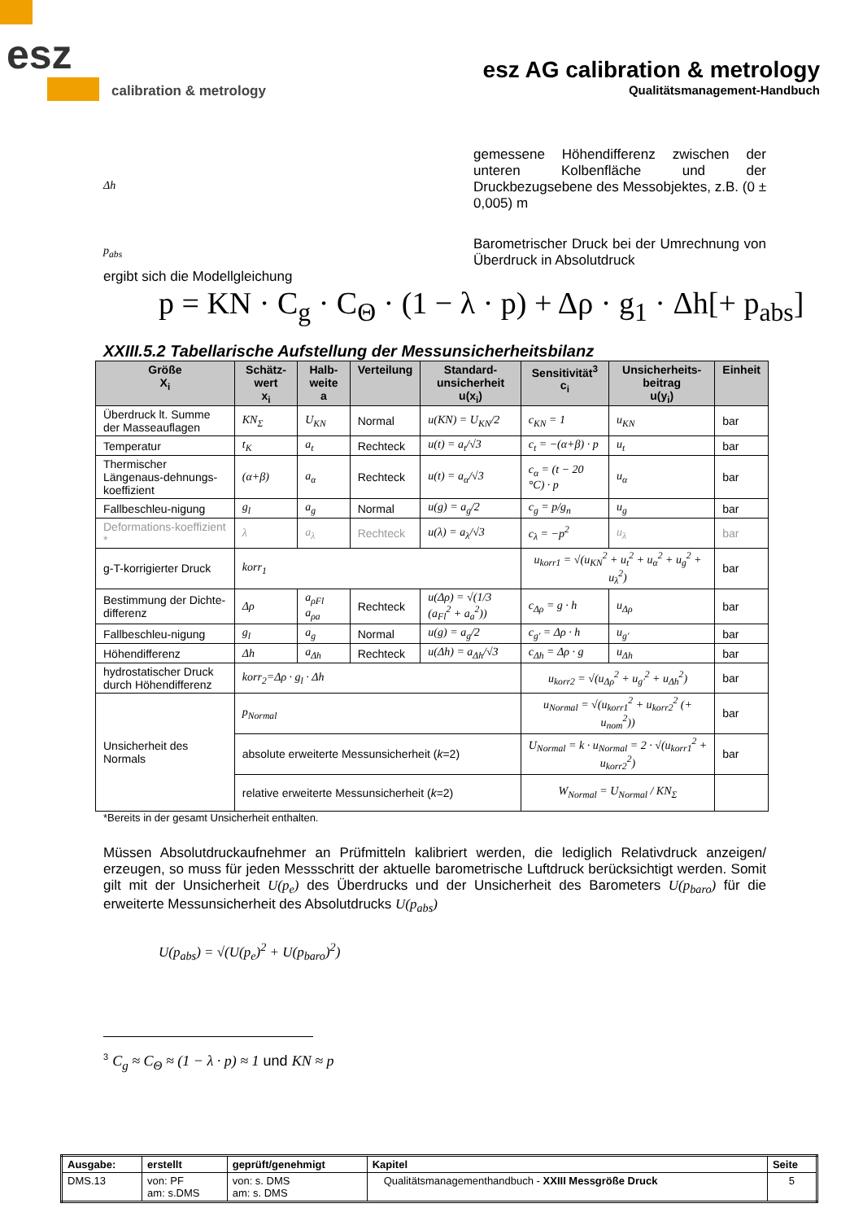esz
calibration & metrology
esz AG calibration & metrology
Qualitätsmanagement-Handbuch
Δh
gemessene Höhendifferenz zwischen der unteren Kolbenfläche und der Druckbezugsebene des Messobjektes, z.B. (0 ± 0,005) m
p<sub>abs</sub>
Barometrischer Druck bei der Umrechnung von Überdruck in Absolutdruck
ergibt sich die Modellgleichung
p = KN · C<sub>g</sub> · C<sub>Θ</sub> · (1 − λ · p) + Δρ · g<sub>1</sub> · Δh[+ p<sub>abs</sub>]
XXIII.5.2 Tabellarische Aufstellung der Messunsicherheitsbilanz
| Größe X<sub>i</sub> | Schätz-wert x<sub>i</sub> | Halb-weite a | Verteilung | Standard-unsicherheit u(x<sub>i</sub>) | Sensitivität<sup>3</sup> c<sub>i</sub> | Unsicherheits-beitrag u(y<sub>i</sub>) | Einheit |
| --- | --- | --- | --- | --- | --- | --- | --- |
| Überdruck lt. Summe der Masseauflagen | KN<sub>Σ</sub> | U<sub>KN</sub> | Normal | u(KN) = U<sub>KN</sub>/2 | c<sub>KN</sub> = 1 | u<sub>KN</sub> | bar |
| Temperatur | t<sub>K</sub> | a<sub>t</sub> | Rechteck | u(t) = a<sub>t</sub>/√3 | c<sub>t</sub> = −(α+β) · p | u<sub>t</sub> | bar |
| Thermischer Längenaus-dehnungs-koeffizient | (α+β) | a<sub>α</sub> | Rechteck | u(t) = a<sub>α</sub>/√3 | c<sub>α</sub> = (t − 20 °C) · p | u<sub>α</sub> | bar |
| Fallbeschleu-nigung | g<sub>l</sub> | a<sub>g</sub> | Normal | u(g) = a<sub>g</sub>/2 | c<sub>g</sub> = p/g<sub>n</sub> | u<sub>g</sub> | bar |
| Deformations-koeffizient * | λ | a<sub>λ</sub> | Rechteck | u(λ) = a<sub>λ</sub>/√3 | c<sub>λ</sub> = −p<sup>2</sup> | u<sub>λ</sub> | bar |
| g-T-korrigierter Druck | korr<sub>1</sub> | | | | u<sub>korr1</sub> = √(u<sub>KN</sub><sup>2</sup> + u<sub>t</sub><sup>2</sup> + u<sub>α</sub><sup>2</sup> + u<sub>g</sub><sup>2</sup> + u<sub>λ</sub><sup>2</sup>) | | bar |
| Bestimmung der Dichte-differenz | Δρ | a<sub>ρFl</sub> a<sub>ρa</sub> | Rechteck | u(Δρ) = √(1/3 (a<sub>Fl</sub><sup>2</sup> + a<sub>a</sub><sup>2</sup>)) | c<sub>Δρ</sub> = g · h | u<sub>Δρ</sub> | bar |
| Fallbeschleu-nigung | g<sub>l</sub> | a<sub>g</sub> | Normal | u(g) = a<sub>g</sub>/2 | c<sub>g'</sub> = Δρ · h | u<sub>g'</sub> | bar |
| Höhendifferenz | Δh | a<sub>Δh</sub> | Rechteck | u(Δh) = a<sub>Δh</sub>/√3 | c<sub>Δh</sub> = Δρ · g | u<sub>Δh</sub> | bar |
| hydrostatischer Druck durch Höhendifferenz | korr<sub>2</sub>=Δρ · g<sub>l</sub> · Δh | | | | u<sub>korr2</sub> = √(u<sub>Δρ</sub><sup>2</sup> + u<sub>g'</sub><sup>2</sup> + u<sub>Δh</sub><sup>2</sup>) | | bar |
| Unsicherheit des Normals | p<sub>Normal</sub> | | | | u<sub>Normal</sub> = √(u<sub>korr1</sub><sup>2</sup> + u<sub>korr2</sub><sup>2</sup> (+ u<sub>nom</sub><sup>2</sup>)) | | bar |
| | absolute erweiterte Messunsicherheit ( k =2) | | | | U<sub>Normal</sub> = k · u<sub>Normal</sub> = 2 · √(u<sub>korr1</sub><sup>2</sup> + u<sub>korr2</sub><sup>2</sup>) | | bar |
| | relative erweiterte Messunsicherheit ( k =2) | | | | W<sub>Normal</sub> = U<sub>Normal</sub> / KN<sub>Σ</sub> | | |
*Bereits in der gesamt Unsicherheit enthalten.
Müssen Absolutdruckaufnehmer an Prüfmitteln kalibriert werden, die lediglich Relativdruck anzeigen/ erzeugen, so muss für jeden Messschritt der aktuelle barometrische Luftdruck berücksichtigt werden. Somit gilt mit der Unsicherheit U(p<sub>e</sub>) des Überdrucks und der Unsicherheit des Barometers U(p<sub>baro</sub>) für die erweiterte Messunsicherheit des Absolutdrucks U(p<sub>abs</sub>)
U(p<sub>abs</sub>) = √(U(p<sub>e</sub>)<sup>2</sup> + U(p<sub>baro</sub>)<sup>2</sup>)
<sup>3</sup> C<sub>g</sub> ≈ C<sub>Θ</sub> ≈ (1 − λ · p) ≈ 1 und KN ≈ p
| Ausgabe: | erstellt | geprüft/genehmigt | Kapitel | Seite |
| DMS.13 | von: PF am: s.DMS | von: s. DMS am: s. DMS | Qualitätsmanagementhandbuch - XXIII Messgröße Druck | 5 |